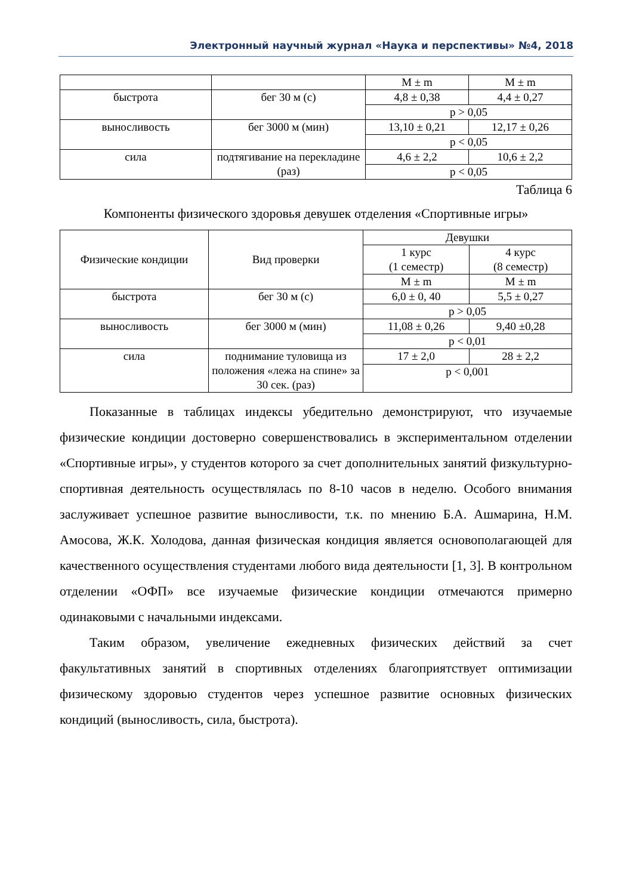Электронный научный журнал «Наука и перспективы» №4, 2018
| | | M ± m | M ± m |
| быстрота | бег 30 м (с) | 4,8 ± 0,38 | 4,4 ± 0,27 |
| | | p > 0,05 | |
| выносливость | бег 3000 м (мин) | 13,10 ± 0,21 | 12,17 ± 0,26 |
| | | p < 0,05 | |
| сила | подтягивание на перекладине (раз) | 4,6 ± 2,2 | 10,6 ± 2,2 |
| | | p < 0,05 | |
Таблица 6
Компоненты физического здоровья девушек отделения «Спортивные игры»
| Физические кондиции | Вид проверки | Девушки | |
| --- | --- | --- | --- |
| | | 1 курс (1 семестр) | 4 курс (8 семестр) |
| | | M ± m | M ± m |
| быстрота | бег 30 м (с) | 6,0 ± 0, 40 | 5,5 ± 0,27 |
| | | p > 0,05 | |
| выносливость | бег 3000 м (мин) | 11,08 ± 0,26 | 9,40 ±0,28 |
| | | p < 0,01 | |
| сила | поднимание туловища из положения «лежа на спине» за 30 сек. (раз) | 17 ± 2,0 | 28 ± 2,2 |
| | | p < 0,001 | |
Показанные в таблицах индексы убедительно демонстрируют, что изучаемые физические кондиции достоверно совершенствовались в экспериментальном отделении «Спортивные игры», у студентов которого за счет дополнительных занятий физкультурно-спортивная деятельность осуществлялась по 8-10 часов в неделю. Особого внимания заслуживает успешное развитие выносливости, т.к. по мнению Б.А. Ашмарина, Н.М. Амосова, Ж.К. Холодова, данная физическая кондиция является основополагающей для качественного осуществления студентами любого вида деятельности [1, 3]. В контрольном отделении «ОФП» все изучаемые физические кондиции отмечаются примерно одинаковыми с начальными индексами.
Таким образом, увеличение ежедневных физических действий за счет факультативных занятий в спортивных отделениях благоприятствует оптимизации физическому здоровью студентов через успешное развитие основных физических кондиций (выносливость, сила, быстрота).